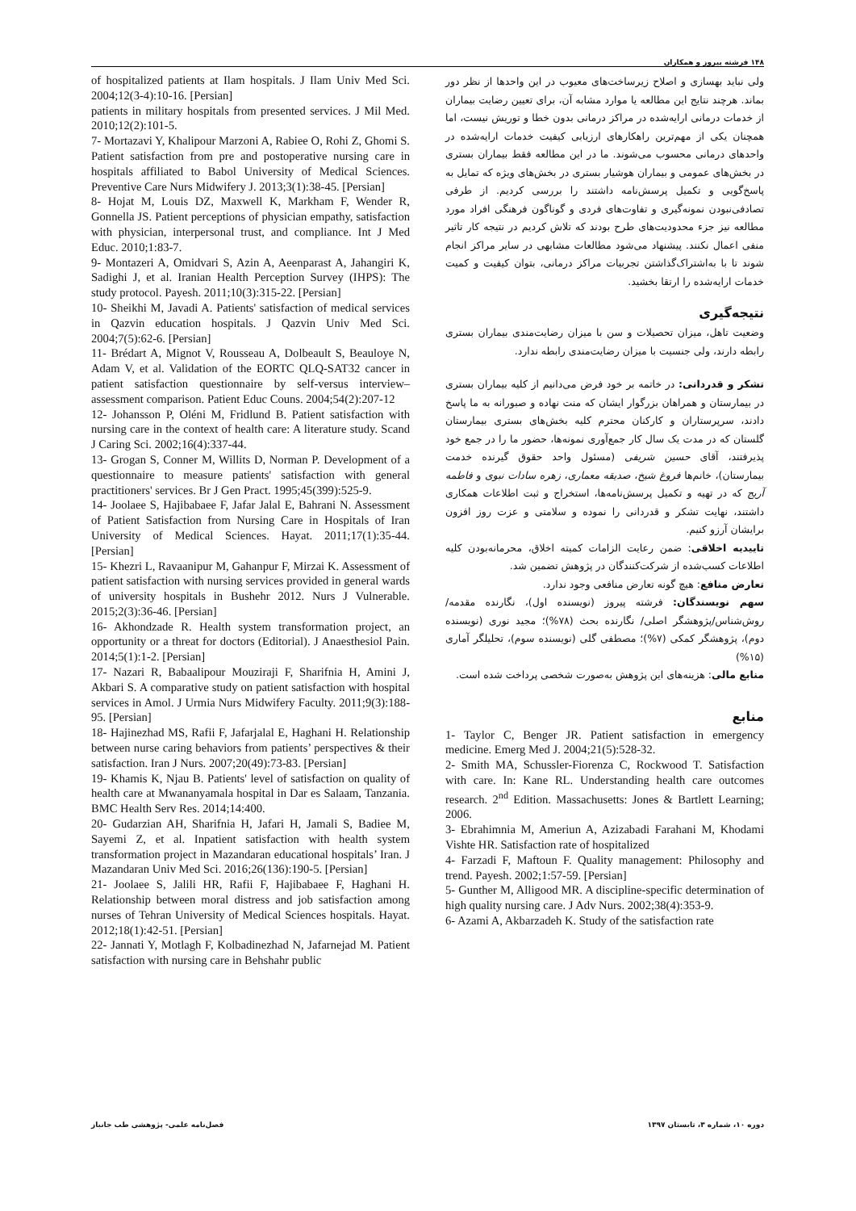۱۴۸ فرشته پیروز و همکاران
ولی نباید بهسازی و اصلاح زیرساخت‌های معیوب در این واحدها از نظر دور بماند. هرچند نتایج این مطالعه یا موارد مشابه آن، برای تعیین رضایت بیماران از خدمات درمانی ارایه‌شده در مراکز درمانی بدون خطا و توریش نیست، اما همچنان یکی از مهم‌ترین راهکارهای ارزیابی کیفیت خدمات ارایه‌شده در واحدهای درمانی محسوب می‌شوند. ما در این مطالعه فقط بیماران بستری در بخش‌های عمومی و بیماران هوشیار بستری در بخش‌های ویژه که تمایل به پاسخ‌گویی و تکمیل پرسش‌نامه داشتند را بررسی کردیم. از طرفی تصادفی‌نبودن نمونه‌گیری و تفاوت‌های فردی و گوناگون فرهنگی افراد مورد مطالعه نیز جزء محدودیت‌های طرح بودند که تلاش کردیم در نتیجه کار تاثیر منفی اعمال نکنند. پیشنهاد می‌شود مطالعات مشابهی در سایر مراکز انجام شوند تا با به‌اشتراک‌گذاشتن تجربیات مراکز درمانی، بتوان کیفیت و کمیت خدمات ارایه‌شده را ارتقا بخشید.
نتیجه‌گیری
وضعیت تاهل، میزان تحصیلات و سن با میزان رضایت‌مندی بیماران بستری رابطه دارند، ولی جنسیت با میزان رضایت‌مندی رابطه ندارد.
تشکر و قدردانی: در خاتمه بر خود فرض می‌دانیم از کلیه بیماران بستری در بیمارستان و همراهان بزرگوار ایشان که منت نهاده و صبورانه به ما پاسخ دادند، سرپرستاران و کارکنان محترم کلیه بخش‌های بستری بیمارستان گلستان که در مدت یک سال کار جمع‌آوری نمونه‌ها، حضور ما را در جمع خود پذیرفتند، آقای حسین شریفی (مسئول واحد حقوق گیرنده خدمت بیمارستان)، خانم‌ها فروغ شیخ، صدیقه معماری، زهره سادات نبوی و فاطمه آریج که در تهیه و تکمیل پرسش‌نامه‌ها، استخراج و ثبت اطلاعات همکاری داشتند، نهایت تشکر و قدردانی را نموده و سلامتی و عزت روز افزون برایشان آرزو کنیم.
تاییدیه اخلاقی: ضمن رعایت الزامات کمیته اخلاق، محرمانه‌بودن کلیه اطلاعات کسب‌شده از شرکت‌کنندگان در پژوهش تضمین شد.
تعارض منافع: هیچ گونه تعارض منافعی وجود ندارد.
سهم نویسندگان: فرشته پیروز (نویسنده اول)، نگارنده مقدمه/روش‌شناس/پژوهشگر اصلی/ نگارنده بحث (۷۸%)؛ مجید نوری (نویسنده دوم)، پژوهشگر کمکی (۷%)؛ مصطفی گلی (نویسنده سوم)، تحلیلگر آماری (۱۵%)
منابع مالی: هزینه‌های این پژوهش به‌صورت شخصی پرداخت شده است.
منابع
1- Taylor C, Benger JR. Patient satisfaction in emergency medicine. Emerg Med J. 2004;21(5):528-32.
2- Smith MA, Schussler-Fiorenza C, Rockwood T. Satisfaction with care. In: Kane RL. Understanding health care outcomes research. 2<sup>nd</sup> Edition. Massachusetts: Jones & Bartlett Learning; 2006.
3- Ebrahimnia M, Ameriun A, Azizabadi Farahani M, Khodami Vishte HR. Satisfaction rate of hospitalized
4- Farzadi F, Maftoun F. Quality management: Philosophy and trend. Payesh. 2002;1:57-59. [Persian]
5- Gunther M, Alligood MR. A discipline-specific determination of high quality nursing care. J Adv Nurs. 2002;38(4):353-9.
6- Azami A, Akbarzadeh K. Study of the satisfaction rate
of hospitalized patients at Ilam hospitals. J Ilam Univ Med Sci. 2004;12(3-4):10-16. [Persian]
patients in military hospitals from presented services. J Mil Med. 2010;12(2):101-5.
7- Mortazavi Y, Khalipour Marzoni A, Rabiee O, Rohi Z, Ghomi S. Patient satisfaction from pre and postoperative nursing care in hospitals affiliated to Babol University of Medical Sciences. Preventive Care Nurs Midwifery J. 2013;3(1):38-45. [Persian]
8- Hojat M, Louis DZ, Maxwell K, Markham F, Wender R, Gonnella JS. Patient perceptions of physician empathy, satisfaction with physician, interpersonal trust, and compliance. Int J Med Educ. 2010;1:83-7.
9- Montazeri A, Omidvari S, Azin A, Aeenparast A, Jahangiri K, Sadighi J, et al. Iranian Health Perception Survey (IHPS): The study protocol. Payesh. 2011;10(3):315-22. [Persian]
10- Sheikhi M, Javadi A. Patients' satisfaction of medical services in Qazvin education hospitals. J Qazvin Univ Med Sci. 2004;7(5):62-6. [Persian]
11- Brédart A, Mignot V, Rousseau A, Dolbeault S, Beauloye N, Adam V, et al. Validation of the EORTC QLQ-SAT32 cancer in patient satisfaction questionnaire by self-versus interview–assessment comparison. Patient Educ Couns. 2004;54(2):207-12
12- Johansson P, Oléni M, Fridlund B. Patient satisfaction with nursing care in the context of health care: A literature study. Scand J Caring Sci. 2002;16(4):337-44.
13- Grogan S, Conner M, Willits D, Norman P. Development of a questionnaire to measure patients' satisfaction with general practitioners' services. Br J Gen Pract. 1995;45(399):525-9.
14- Joolaee S, Hajibabaee F, Jafar Jalal E, Bahrani N. Assessment of Patient Satisfaction from Nursing Care in Hospitals of Iran University of Medical Sciences. Hayat. 2011;17(1):35-44. [Persian]
15- Khezri L, Ravaanipur M, Gahanpur F, Mirzai K. Assessment of patient satisfaction with nursing services provided in general wards of university hospitals in Bushehr 2012. Nurs J Vulnerable. 2015;2(3):36-46. [Persian]
16- Akhondzade R. Health system transformation project, an opportunity or a threat for doctors (Editorial). J Anaesthesiol Pain. 2014;5(1):1-2. [Persian]
17- Nazari R, Babaalipour Mouziraji F, Sharifnia H, Amini J, Akbari S. A comparative study on patient satisfaction with hospital services in Amol. J Urmia Nurs Midwifery Faculty. 2011;9(3):188-95. [Persian]
18- Hajinezhad MS, Rafii F, Jafarjalal E, Haghani H. Relationship between nurse caring behaviors from patients’ perspectives & their satisfaction. Iran J Nurs. 2007;20(49):73-83. [Persian]
19- Khamis K, Njau B. Patients' level of satisfaction on quality of health care at Mwananyamala hospital in Dar es Salaam, Tanzania. BMC Health Serv Res. 2014;14:400.
20- Gudarzian AH, Sharifnia H, Jafari H, Jamali S, Badiee M, Sayemi Z, et al. Inpatient satisfaction with health system transformation project in Mazandaran educational hospitals’ Iran. J Mazandaran Univ Med Sci. 2016;26(136):190-5. [Persian]
21- Joolaee S, Jalili HR, Rafii F, Hajibabaee F, Haghani H. Relationship between moral distress and job satisfaction among nurses of Tehran University of Medical Sciences hospitals. Hayat. 2012;18(1):42-51. [Persian]
22- Jannati Y, Motlagh F, Kolbadinezhad N, Jafarnejad M. Patient satisfaction with nursing care in Behshahr public
فصل‌نامه علمی- پژوهشی طب جانباز دوره ۱۰، شماره ۳، تابستان ۱۳۹۷